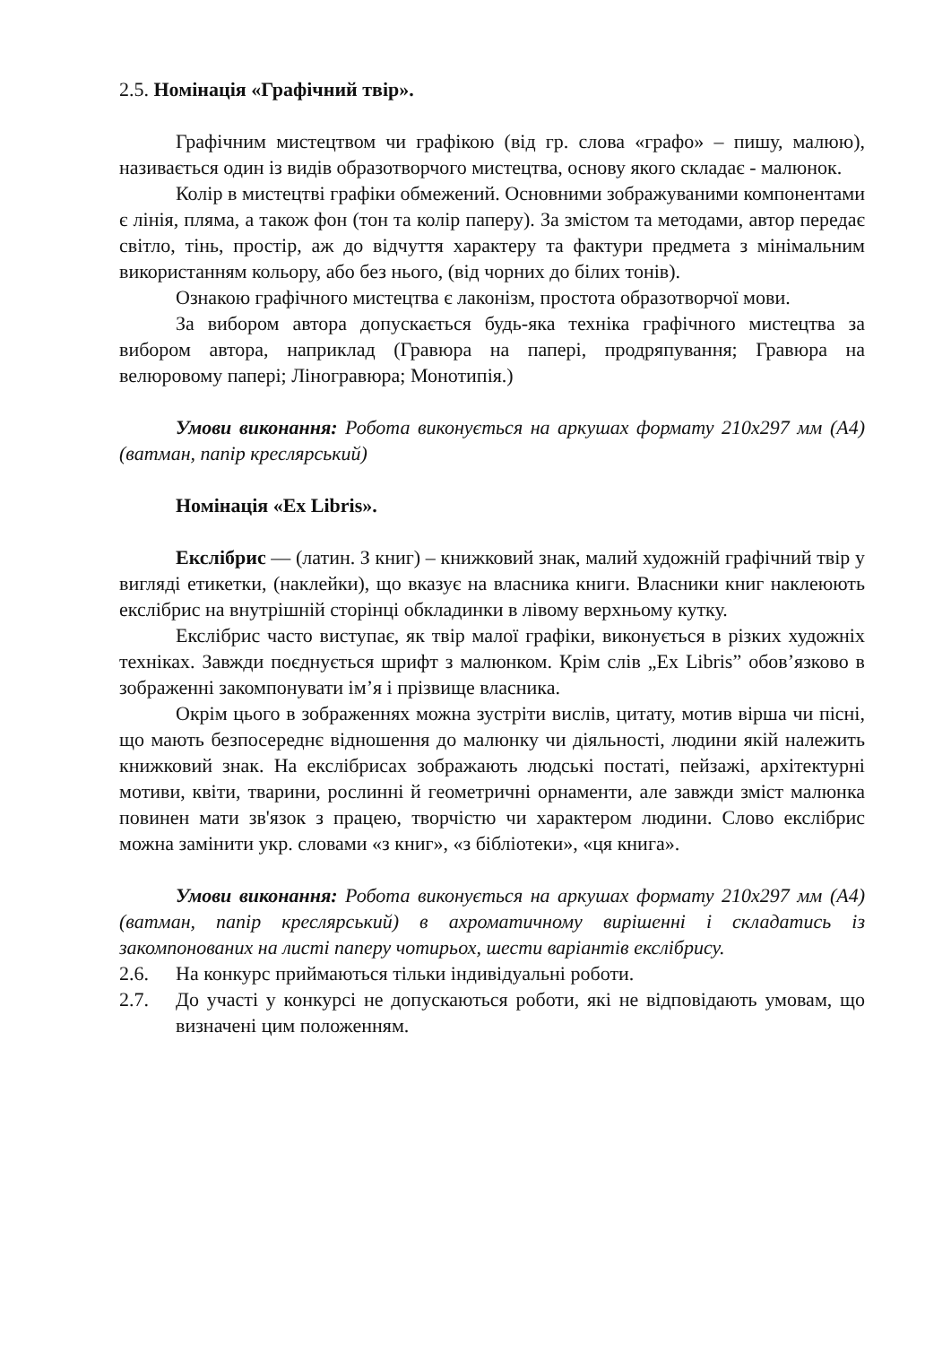2.5. Номінація «Графічний твір».
Графічним мистецтвом чи графікою (від гр. слова «графо» – пишу, малюю), називається один із видів образотворчого мистецтва, основу якого складає - малюнок.
Колір в мистецтві графіки обмежений. Основними зображуваними компонентами є лінія, пляма, а також фон (тон та колір паперу). За змістом та методами, автор передає світло, тінь, простір, аж до відчуття характеру та фактури предмета з мінімальним використанням кольору, або без нього, (від чорних до білих тонів).
Ознакою графічного мистецтва є лаконізм, простота образотворчої мови.
За вибором автора допускається будь-яка техніка графічного мистецтва за вибором автора, наприклад (Гравюра на папері, продряпування; Гравюра на велюровому папері; Ліногравюра; Монотипія.)
Умови виконання: Робота виконується на аркушах формату 210x297 мм (А4) (ватман, папір креслярський)
Номінація «Ex Libris».
Екслібрис — (латин. З книг) – книжковий знак, малий художній графічний твір у вигляді етикетки, (наклейки), що вказує на власника книги. Власники книг наклеюють екслібрис на внутрішній сторінці обкладинки в лівому верхньому кутку.
Екслібрис часто виступає, як твір малої графіки, виконується в різких художніх техніках. Завжди поєднується шрифт з малюнком. Крім слів „Ex Libris” обов’язково в зображенні закомпонувати ім’я і прізвище власника.
Окрім цього в зображеннях можна зустріти вислів, цитату, мотив вірша чи пісні, що мають безпосереднє відношення до малюнку чи діяльності, людини якій належить книжковий знак. На екслібрисах зображають людські постаті, пейзажі, архітектурні мотиви, квіти, тварини, рослинні й геометричні орнаменти, але завжди зміст малюнка повинен мати зв'язок з працею, творчістю чи характером людини. Слово екслібрис можна замінити укр. словами «з книг», «з бібліотеки», «ця книга».
Умови виконання: Робота виконується на аркушах формату 210x297 мм (А4) (ватман, папір креслярський) в ахроматичному вирішенні і складатись із закомпонованих на листі паперу чотирьох, шести варіантів екслібрису.
2.6. На конкурс приймаються тільки індивідуальні роботи.
2.7. До участі у конкурсі не допускаються роботи, які не відповідають умовам, що визначені цим положенням.